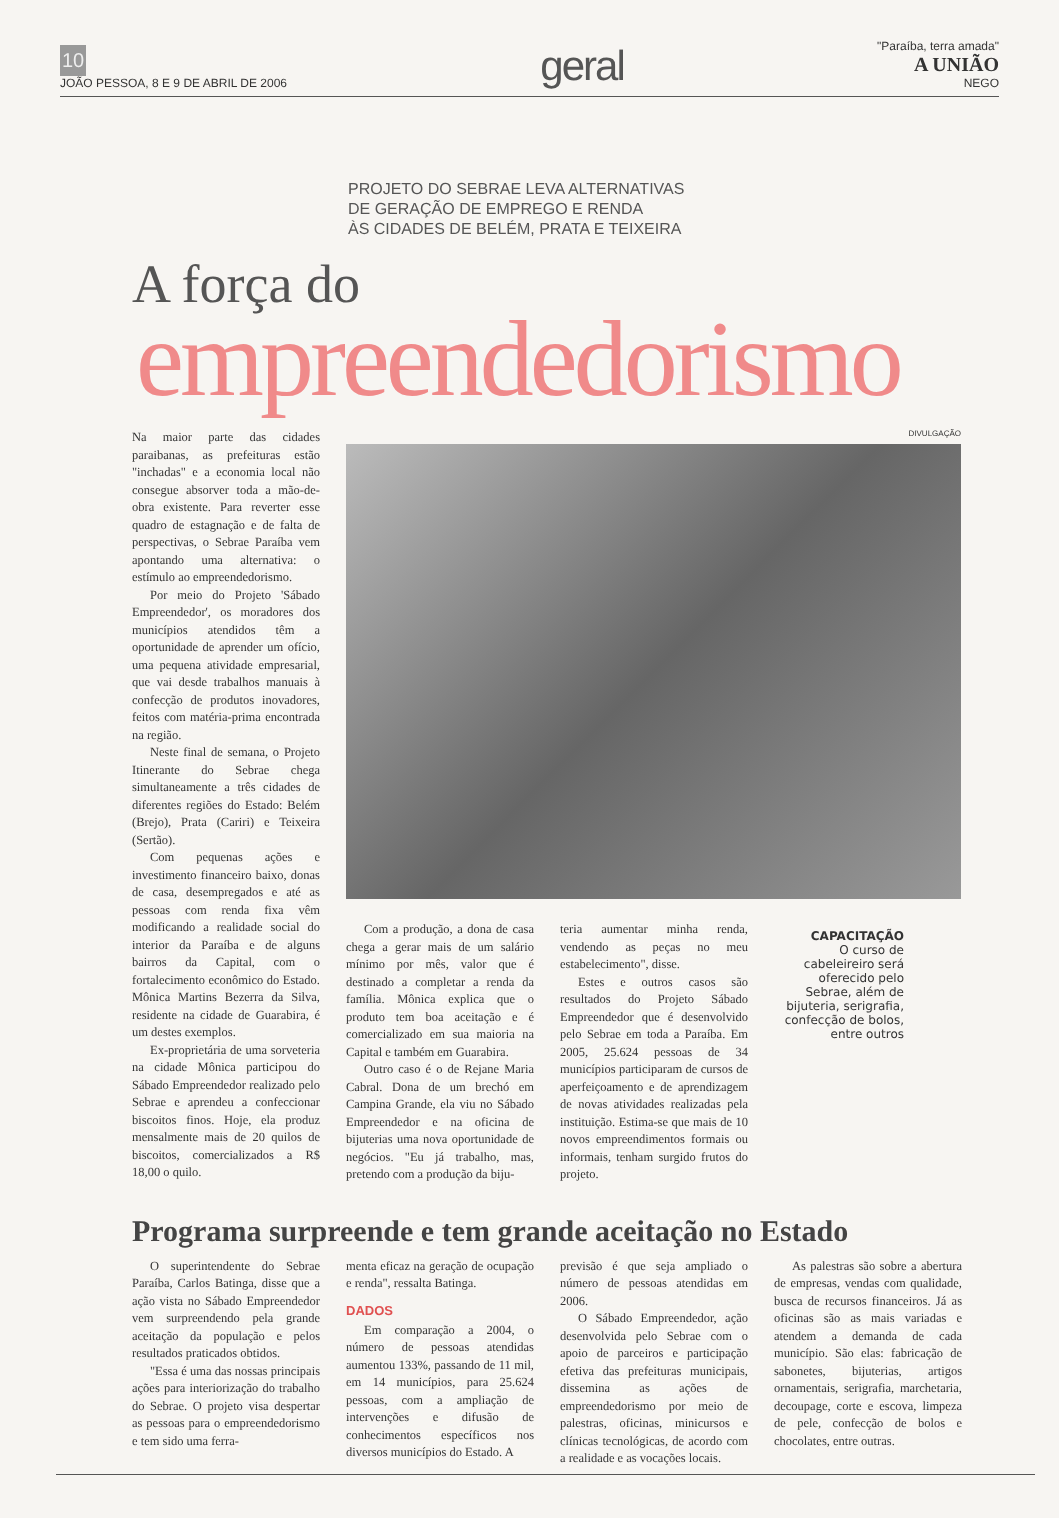10
JOÃO PESSOA, 8 E 9 DE ABRIL DE 2006
geral
"Paraíba, terra amada"
A UNIÃO
NEGO
PROJETO DO SEBRAE LEVA ALTERNATIVAS
DE GERAÇÃO DE EMPREGO E RENDA
ÀS CIDADES DE BELÉM, PRATA E TEIXEIRA
A força do
empreendedorismo
Na maior parte das cidades paraibanas, as prefeituras estão "inchadas" e a economia local não consegue absorver toda a mão-de-obra existente. Para reverter esse quadro de estagnação e de falta de perspectivas, o Sebrae Paraíba vem apontando uma alternativa: o estímulo ao empreendedorismo.
Por meio do Projeto 'Sábado Empreendedor', os moradores dos municípios atendidos têm a oportunidade de aprender um ofício, uma pequena atividade empresarial, que vai desde trabalhos manuais à confecção de produtos inovadores, feitos com matéria-prima encontrada na região.
Neste final de semana, o Projeto Itinerante do Sebrae chega simultaneamente a três cidades de diferentes regiões do Estado: Belém (Brejo), Prata (Cariri) e Teixeira (Sertão).
Com pequenas ações e investimento financeiro baixo, donas de casa, desempregados e até as pessoas com renda fixa vêm modificando a realidade social do interior da Paraíba e de alguns bairros da Capital, com o fortalecimento econômico do Estado. Mônica Martins Bezerra da Silva, residente na cidade de Guarabira, é um destes exemplos.
Ex-proprietária de uma sorveteria na cidade Mônica participou do Sábado Empreendedor realizado pelo Sebrae e aprendeu a confeccionar biscoitos finos. Hoje, ela produz mensalmente mais de 20 quilos de biscoitos, comercializados a R$ 18,00 o quilo.
DIVULGAÇÃO
Com a produção, a dona de casa chega a gerar mais de um salário mínimo por mês, valor que é destinado a completar a renda da família. Mônica explica que o produto tem boa aceitação e é comercializado em sua maioria na Capital e também em Guarabira.
Outro caso é o de Rejane Maria Cabral. Dona de um brechó em Campina Grande, ela viu no Sábado Empreendedor e na oficina de bijuterias uma nova oportunidade de negócios. "Eu já trabalho, mas, pretendo com a produção da biju-
teria aumentar minha renda, vendendo as peças no meu estabelecimento", disse.
Estes e outros casos são resultados do Projeto Sábado Empreendedor que é desenvolvido pelo Sebrae em toda a Paraíba. Em 2005, 25.624 pessoas de 34 municípios participaram de cursos de aperfeiçoamento e de aprendizagem de novas atividades realizadas pela instituição. Estima-se que mais de 10 novos empreendimentos formais ou informais, tenham surgido frutos do projeto.
CAPACITAÇÃO
O curso de cabeleireiro será oferecido pelo Sebrae, além de bijuteria, serigrafia, confecção de bolos, entre outros
Programa surpreende e tem grande aceitação no Estado
O superintendente do Sebrae Paraíba, Carlos Batinga, disse que a ação vista no Sábado Empreendedor vem surpreendendo pela grande aceitação da população e pelos resultados praticados obtidos.
"Essa é uma das nossas principais ações para interiorização do trabalho do Sebrae. O projeto visa despertar as pessoas para o empreendedorismo e tem sido uma ferra-
menta eficaz na geração de ocupação e renda", ressalta Batinga.
DADOS
Em comparação a 2004, o número de pessoas atendidas aumentou 133%, passando de 11 mil, em 14 municípios, para 25.624 pessoas, com a ampliação de intervenções e difusão de conhecimentos específicos nos diversos municípios do Estado. A
previsão é que seja ampliado o número de pessoas atendidas em 2006.
O Sábado Empreendedor, ação desenvolvida pelo Sebrae com o apoio de parceiros e participação efetiva das prefeituras municipais, dissemina as ações de empreendedorismo por meio de palestras, oficinas, minicursos e clínicas tecnológicas, de acordo com a realidade e as vocações locais.
As palestras são sobre a abertura de empresas, vendas com qualidade, busca de recursos financeiros. Já as oficinas são as mais variadas e atendem a demanda de cada município. São elas: fabricação de sabonetes, bijuterias, artigos ornamentais, serigrafia, marchetaria, decoupage, corte e escova, limpeza de pele, confecção de bolos e chocolates, entre outras.